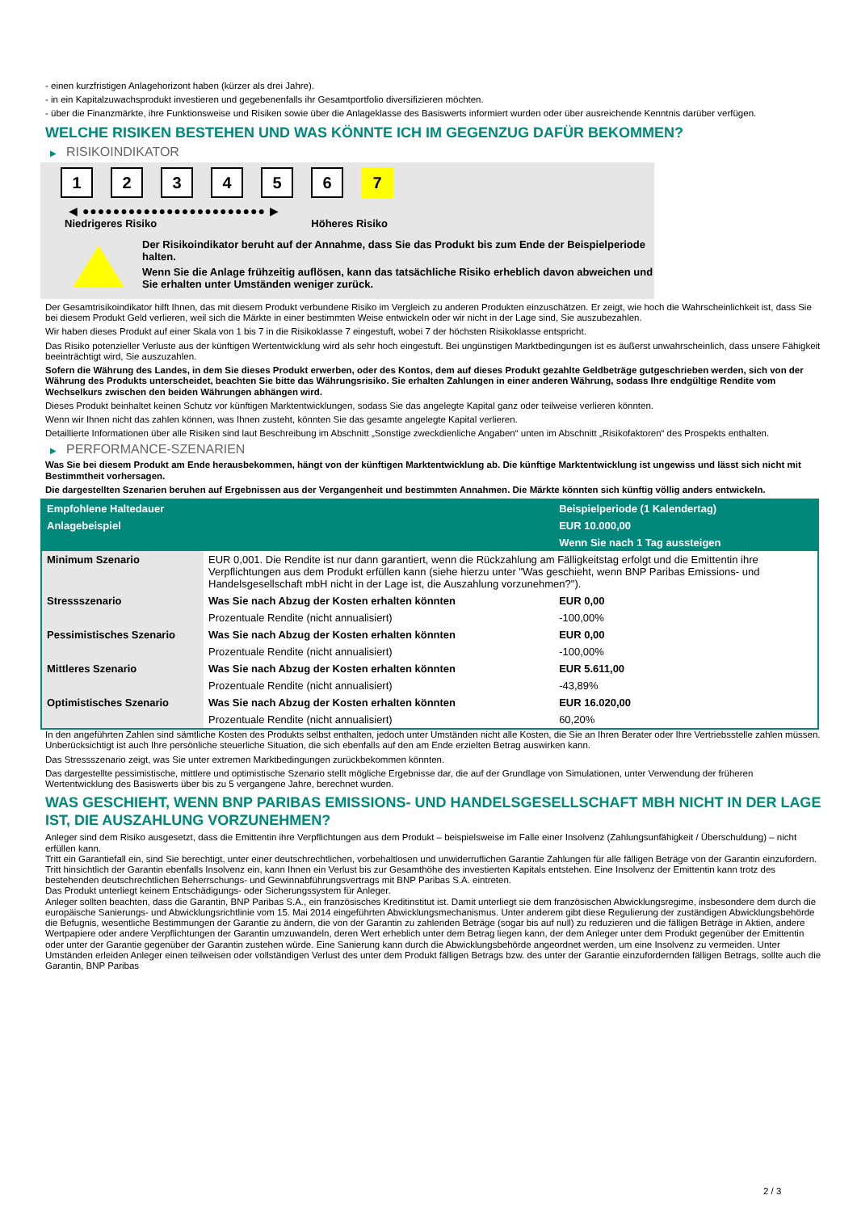- einen kurzfristigen Anlagehorizont haben (kürzer als drei Jahre).
- in ein Kapitalzuwachsprodukt investieren und gegebenenfalls ihr Gesamtportfolio diversifizieren möchten.
- über die Finanzmärkte, ihre Funktionsweise und Risiken sowie über die Anlageklasse des Basiswerts informiert wurden oder über ausreichende Kenntnis darüber verfügen.
WELCHE RISIKEN BESTEHEN UND WAS KÖNNTE ICH IM GEGENZUG DAFÜR BEKOMMEN?
▶ RISIKOINDIKATOR
1 2 3 4 5 6 7
◀ ●●●●●●●●●●●●●●●●●●●●●●●● ▶
Niedrigeres Risiko Höheres Risiko
Der Risikoindikator beruht auf der Annahme, dass Sie das Produkt bis zum Ende der Beispielperiode halten.
Wenn Sie die Anlage frühzeitig auflösen, kann das tatsächliche Risiko erheblich davon abweichen und Sie erhalten unter Umständen weniger zurück.
Der Gesamtrisikoindikator hilft Ihnen, das mit diesem Produkt verbundene Risiko im Vergleich zu anderen Produkten einzuschätzen. Er zeigt, wie hoch die Wahrscheinlichkeit ist, dass Sie bei diesem Produkt Geld verlieren, weil sich die Märkte in einer bestimmten Weise entwickeln oder wir nicht in der Lage sind, Sie auszubezahlen.
Wir haben dieses Produkt auf einer Skala von 1 bis 7 in die Risikoklasse 7 eingestuft, wobei 7 der höchsten Risikoklasse entspricht.
Das Risiko potenzieller Verluste aus der künftigen Wertentwicklung wird als sehr hoch eingestuft. Bei ungünstigen Marktbedingungen ist es äußerst unwahrscheinlich, dass unsere Fähigkeit beeinträchtigt wird, Sie auszuzahlen.
Sofern die Währung des Landes, in dem Sie dieses Produkt erwerben, oder des Kontos, dem auf dieses Produkt gezahlte Geldbeträge gutgeschrieben werden, sich von der Währung des Produkts unterscheidet, beachten Sie bitte das Währungsrisiko. Sie erhalten Zahlungen in einer anderen Währung, sodass Ihre endgültige Rendite vom Wechselkurs zwischen den beiden Währungen abhängen wird.
Dieses Produkt beinhaltet keinen Schutz vor künftigen Marktentwicklungen, sodass Sie das angelegte Kapital ganz oder teilweise verlieren könnten.
Wenn wir Ihnen nicht das zahlen können, was Ihnen zusteht, könnten Sie das gesamte angelegte Kapital verlieren.
Detaillierte Informationen über alle Risiken sind laut Beschreibung im Abschnitt „Sonstige zweckdienliche Angaben“ unten im Abschnitt „Risikofaktoren“ des Prospekts enthalten.
▶ PERFORMANCE-SZENARIEN
Was Sie bei diesem Produkt am Ende herausbekommen, hängt von der künftigen Marktentwicklung ab. Die künftige Marktentwicklung ist ungewiss und lässt sich nicht mit Bestimmtheit vorhersagen.
Die dargestellten Szenarien beruhen auf Ergebnissen aus der Vergangenheit und bestimmten Annahmen. Die Märkte könnten sich künftig völlig anders entwickeln.
| Empfohlene Haltedauer | | Beispielperiode (1 Kalendertag) |
| --- | --- | --- |
| Anlagebeispiel | | EUR 10.000,00 |
| | | Wenn Sie nach 1 Tag aussteigen |
| Minimum Szenario | EUR 0,001. Die Rendite ist nur dann garantiert, wenn die Rückzahlung am Fälligkeitstag erfolgt und die Emittentin ihre Verpflichtungen aus dem Produkt erfüllen kann (siehe hierzu unter "Was geschieht, wenn BNP Paribas Emissions- und Handelsgesellschaft mbH nicht in der Lage ist, die Auszahlung vorzunehmen?"). | |
| Stressszenario | Was Sie nach Abzug der Kosten erhalten könnten | EUR 0,00 |
| | Prozentuale Rendite (nicht annualisiert) | -100,00% |
| Pessimistisches Szenario | Was Sie nach Abzug der Kosten erhalten könnten | EUR 0,00 |
| | Prozentuale Rendite (nicht annualisiert) | -100,00% |
| Mittleres Szenario | Was Sie nach Abzug der Kosten erhalten könnten | EUR 5.611,00 |
| | Prozentuale Rendite (nicht annualisiert) | -43,89% |
| Optimistisches Szenario | Was Sie nach Abzug der Kosten erhalten könnten | EUR 16.020,00 |
| | Prozentuale Rendite (nicht annualisiert) | 60,20% |
In den angeführten Zahlen sind sämtliche Kosten des Produkts selbst enthalten, jedoch unter Umständen nicht alle Kosten, die Sie an Ihren Berater oder Ihre Vertriebsstelle zahlen müssen. Unberücksichtigt ist auch Ihre persönliche steuerliche Situation, die sich ebenfalls auf den am Ende erzielten Betrag auswirken kann.
Das Stressszenario zeigt, was Sie unter extremen Marktbedingungen zurückbekommen könnten.
Das dargestellte pessimistische, mittlere und optimistische Szenario stellt mögliche Ergebnisse dar, die auf der Grundlage von Simulationen, unter Verwendung der früheren Wertentwicklung des Basiswerts über bis zu 5 vergangene Jahre, berechnet wurden.
WAS GESCHIEHT, WENN BNP PARIBAS EMISSIONS- UND HANDELSGESELLSCHAFT MBH NICHT IN DER LAGE IST, DIE AUSZAHLUNG VORZUNEHMEN?
Anleger sind dem Risiko ausgesetzt, dass die Emittentin ihre Verpflichtungen aus dem Produkt – beispielsweise im Falle einer Insolvenz (Zahlungsunfähigkeit / Überschuldung) – nicht erfüllen kann.
Tritt ein Garantiefall ein, sind Sie berechtigt, unter einer deutschrechtlichen, vorbehaltlosen und unwiderruflichen Garantie Zahlungen für alle fälligen Beträge von der Garantin einzufordern. Tritt hinsichtlich der Garantin ebenfalls Insolvenz ein, kann Ihnen ein Verlust bis zur Gesamthöhe des investierten Kapitals entstehen. Eine Insolvenz der Emittentin kann trotz des bestehenden deutschrechtlichen Beherrschungs- und Gewinnabführungsvertrags mit BNP Paribas S.A. eintreten.
Das Produkt unterliegt keinem Entschädigungs- oder Sicherungssystem für Anleger.
Anleger sollten beachten, dass die Garantin, BNP Paribas S.A., ein französisches Kreditinstitut ist. Damit unterliegt sie dem französischen Abwicklungsregime, insbesondere dem durch die europäische Sanierungs- und Abwicklungsrichtlinie vom 15. Mai 2014 eingeführten Abwicklungsmechanismus. Unter anderem gibt diese Regulierung der zuständigen Abwicklungsbehörde die Befugnis, wesentliche Bestimmungen der Garantie zu ändern, die von der Garantin zu zahlenden Beträge (sogar bis auf null) zu reduzieren und die fälligen Beträge in Aktien, andere Wertpapiere oder andere Verpflichtungen der Garantin umzuwandeln, deren Wert erheblich unter dem Betrag liegen kann, der dem Anleger unter dem Produkt gegenüber der Emittentin oder unter der Garantie gegenüber der Garantin zustehen würde. Eine Sanierung kann durch die Abwicklungsbehörde angeordnet werden, um eine Insolvenz zu vermeiden. Unter Umständen erleiden Anleger einen teilweisen oder vollständigen Verlust des unter dem Produkt fälligen Betrags bzw. des unter der Garantie einzufordernden fälligen Betrags, sollte auch die Garantin, BNP Paribas
2 / 3